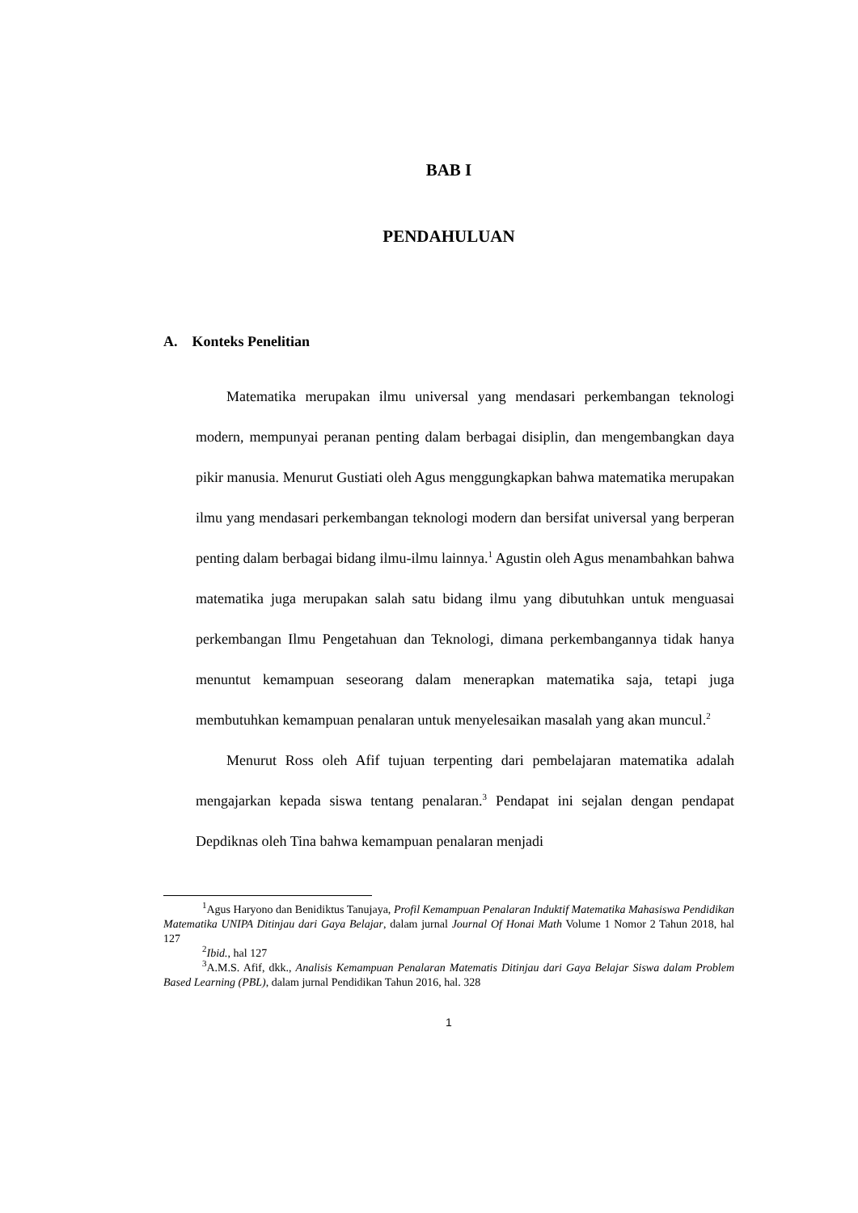BAB I
PENDAHULUAN
A. Konteks Penelitian
Matematika merupakan ilmu universal yang mendasari perkembangan teknologi modern, mempunyai peranan penting dalam berbagai disiplin, dan mengembangkan daya pikir manusia. Menurut Gustiati oleh Agus menggungkapkan bahwa matematika merupakan ilmu yang mendasari perkembangan teknologi modern dan bersifat universal yang berperan penting dalam berbagai bidang ilmu-ilmu lainnya.<sup>1</sup> Agustin oleh Agus menambahkan bahwa matematika juga merupakan salah satu bidang ilmu yang dibutuhkan untuk menguasai perkembangan Ilmu Pengetahuan dan Teknologi, dimana perkembangannya tidak hanya menuntut kemampuan seseorang dalam menerapkan matematika saja, tetapi juga membutuhkan kemampuan penalaran untuk menyelesaikan masalah yang akan muncul.<sup>2</sup>
Menurut Ross oleh Afif tujuan terpenting dari pembelajaran matematika adalah mengajarkan kepada siswa tentang penalaran.<sup>3</sup> Pendapat ini sejalan dengan pendapat Depdiknas oleh Tina bahwa kemampuan penalaran menjadi
<sup>1</sup> Agus Haryono dan Benidiktus Tanujaya, Profil Kemampuan Penalaran Induktif Matematika Mahasiswa Pendidikan Matematika UNIPA Ditinjau dari Gaya Belajar, dalam jurnal Journal Of Honai Math Volume 1 Nomor 2 Tahun 2018, hal 127
<sup>2</sup> Ibid., hal 127
<sup>3</sup> A.M.S. Afif, dkk., Analisis Kemampuan Penalaran Matematis Ditinjau dari Gaya Belajar Siswa dalam Problem Based Learning (PBL), dalam jurnal Pendidikan Tahun 2016, hal. 328
1